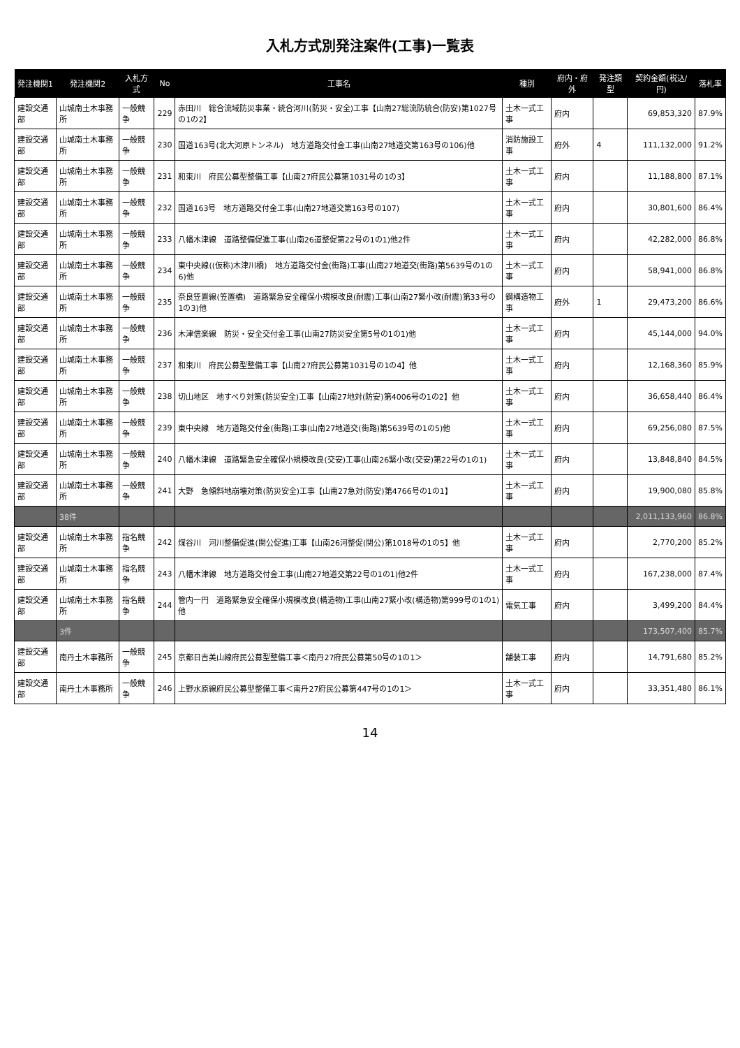入札方式別発注案件(工事)一覧表
| 発注機関1 | 発注機関2 | 入札方式 | No | 工事名 | 種別 | 府内・府外 | 発注類型 | 契約金額(税込/円) | 落札率 |
| --- | --- | --- | --- | --- | --- | --- | --- | --- | --- |
| 建設交通部 | 山城南土木事務所 | 一般競争 | 229 | 赤田川 総合流域防災事業・統合河川(防災・安全)工事【山南27総流防統合(防安)第1027号の1の2】 | 土木一式工事 | 府内 | | 69,853,320 | 87.9% |
| 建設交通部 | 山城南土木事務所 | 一般競争 | 230 | 国道163号(北大河原トンネル) 地方道路交付金工事(山南27地道交第163号の106)他 | 消防施設工事 | 府外 | 4 | 111,132,000 | 91.2% |
| 建設交通部 | 山城南土木事務所 | 一般競争 | 231 | 和束川 府民公募型整備工事【山南27府民公募第1031号の1の3】 | 土木一式工事 | 府内 | | 11,188,800 | 87.1% |
| 建設交通部 | 山城南土木事務所 | 一般競争 | 232 | 国道163号 地方道路交付金工事(山南27地道交第163号の107) | 土木一式工事 | 府内 | | 30,801,600 | 86.4% |
| 建設交通部 | 山城南土木事務所 | 一般競争 | 233 | 八幡木津線 道路整備促進工事(山南26道整促第22号の1の1)他2件 | 土木一式工事 | 府内 | | 42,282,000 | 86.8% |
| 建設交通部 | 山城南土木事務所 | 一般競争 | 234 | 東中央線((仮称)木津川橋) 地方道路交付金(街路)工事(山南27地道交(街路)第5639号の1の6)他 | 土木一式工事 | 府内 | | 58,941,000 | 86.8% |
| 建設交通部 | 山城南土木事務所 | 一般競争 | 235 | 奈良笠置線(笠置橋) 道路緊急安全確保小規模改良(耐震)工事(山南27緊小改(耐震)第33号の1の3)他 | 鋼構造物工事 | 府外 | 1 | 29,473,200 | 86.6% |
| 建設交通部 | 山城南土木事務所 | 一般競争 | 236 | 木津信楽線 防災・安全交付金工事(山南27防災安全第5号の1の1)他 | 土木一式工事 | 府内 | | 45,144,000 | 94.0% |
| 建設交通部 | 山城南土木事務所 | 一般競争 | 237 | 和束川 府民公募型整備工事【山南27府民公募第1031号の1の4】他 | 土木一式工事 | 府内 | | 12,168,360 | 85.9% |
| 建設交通部 | 山城南土木事務所 | 一般競争 | 238 | 切山地区 地すべり対策(防災安全)工事【山南27地対(防安)第4006号の1の2】他 | 土木一式工事 | 府内 | | 36,658,440 | 86.4% |
| 建設交通部 | 山城南土木事務所 | 一般競争 | 239 | 東中央線 地方道路交付金(街路)工事(山南27地道交(街路)第5639号の1の5)他 | 土木一式工事 | 府内 | | 69,256,080 | 87.5% |
| 建設交通部 | 山城南土木事務所 | 一般競争 | 240 | 八幡木津線 道路緊急安全確保小規模改良(交安)工事(山南26緊小改(交安)第22号の1の1) | 土木一式工事 | 府内 | | 13,848,840 | 84.5% |
| 建設交通部 | 山城南土木事務所 | 一般競争 | 241 | 大野 急傾斜地崩壊対策(防災安全)工事【山南27急対(防安)第4766号の1の1】 | 土木一式工事 | 府内 | | 19,900,080 | 85.8% |
| | 38件 | | | | | | | 2,011,133,960 | 86.8% |
| 建設交通部 | 山城南土木事務所 | 指名競争 | 242 | 煤谷川 河川整備促進(関公促進)工事【山南26河整促(関公)第1018号の1の5】他 | 土木一式工事 | 府内 | | 2,770,200 | 85.2% |
| 建設交通部 | 山城南土木事務所 | 指名競争 | 243 | 八幡木津線 地方道路交付金工事(山南27地道交第22号の1の1)他2件 | 土木一式工事 | 府内 | | 167,238,000 | 87.4% |
| 建設交通部 | 山城南土木事務所 | 指名競争 | 244 | 管内一円 道路緊急安全確保小規模改良(構造物)工事(山南27緊小改(構造物)第999号の1の1)他 | 電気工事 | 府内 | | 3,499,200 | 84.4% |
| | 3件 | | | | | | | 173,507,400 | 85.7% |
| 建設交通部 | 南丹土木事務所 | 一般競争 | 245 | 京都日吉美山線府民公募型整備工事＜南丹27府民公募第50号の1の1＞ | 舗装工事 | 府内 | | 14,791,680 | 85.2% |
| 建設交通部 | 南丹土木事務所 | 一般競争 | 246 | 上野水原線府民公募型整備工事＜南丹27府民公募第447号の1の1＞ | 土木一式工事 | 府内 | | 33,351,480 | 86.1% |
14